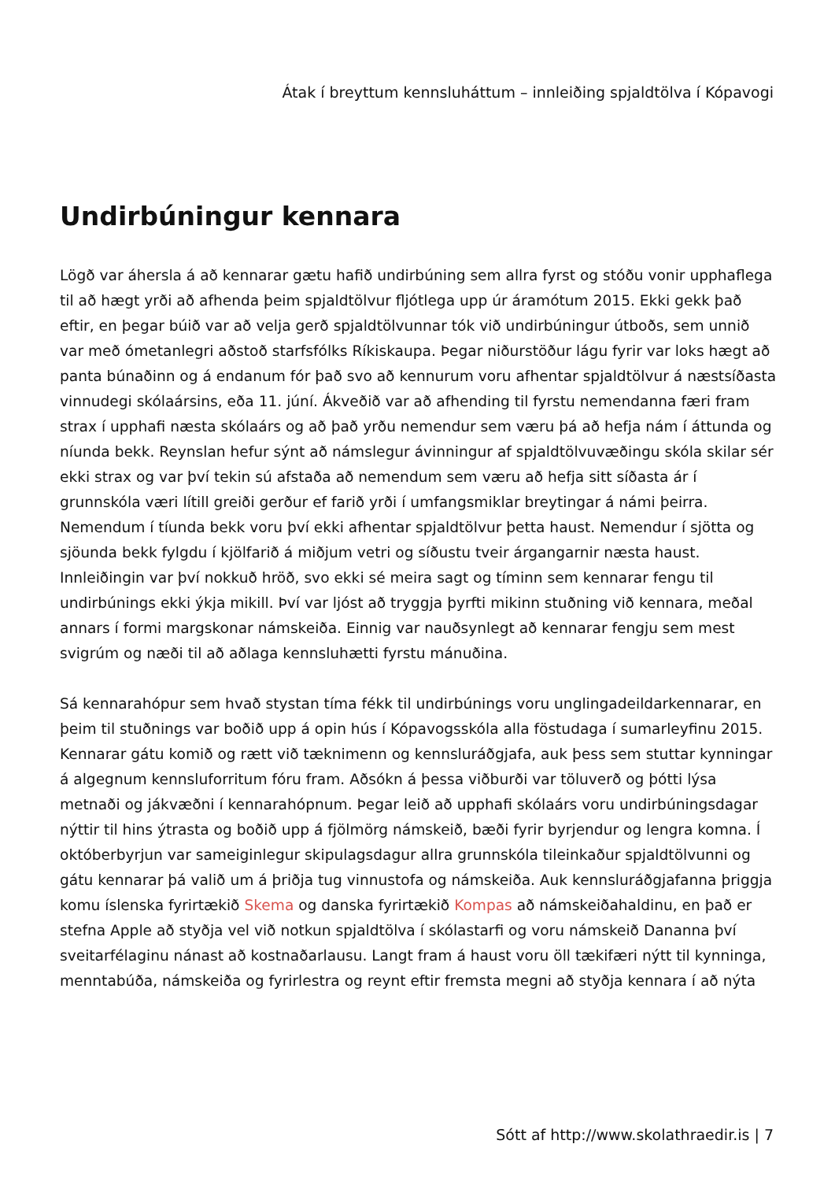Átak í breyttum kennsluháttum – innleiðing spjaldtölva í Kópavogi
Undirbúningur kennara
Lögð var áhersla á að kennarar gætu hafið undirbúning sem allra fyrst og stóðu vonir upphaflega til að hægt yrði að afhenda þeim spjaldtölvur fljótlega upp úr áramótum 2015. Ekki gekk það eftir, en þegar búið var að velja gerð spjaldtölvunnar tók við undirbúningur útboðs, sem unnið var með ómetanlegri aðstoð starfsfólks Ríkiskaupa. Þegar niðurstöður lágu fyrir var loks hægt að panta búnaðinn og á endanum fór það svo að kennurum voru afhentar spjaldtölvur á næstsíðasta vinnudegi skólaársins, eða 11. júní. Ákveðið var að afhending til fyrstu nemendanna færi fram strax í upphafi næsta skólaárs og að það yrðu nemendur sem væru þá að hefja nám í áttunda og níunda bekk. Reynslan hefur sýnt að námslegur ávinningur af spjaldtölvuvæðingu skóla skilar sér ekki strax og var því tekin sú afstaða að nemendum sem væru að hefja sitt síðasta ár í grunnskóla væri lítill greiði gerður ef farið yrði í umfangsmiklar breytingar á námi þeirra. Nemendum í tíunda bekk voru því ekki afhentar spjaldtölvur þetta haust. Nemendur í sjötta og sjöunda bekk fylgdu í kjölfarið á miðjum vetri og síðustu tveir árgangarnir næsta haust. Innleiðingin var því nokkuð hröð, svo ekki sé meira sagt og tíminn sem kennarar fengu til undirbúnings ekki ýkja mikill. Því var ljóst að tryggja þyrfti mikinn stuðning við kennara, meðal annars í formi margskonar námskeiða. Einnig var nauðsynlegt að kennarar fengju sem mest svigrúm og næði til að aðlaga kennsluhætti fyrstu mánuðina.
Sá kennarahópur sem hvað stystan tíma fékk til undirbúnings voru unglingadeildarkennarar, en þeim til stuðnings var boðið upp á opin hús í Kópavogsskóla alla föstudaga í sumarleyfinu 2015. Kennarar gátu komið og rætt við tæknimenn og kennsluráðgjafa, auk þess sem stuttar kynningar á algegnum kennsluforritum fóru fram. Aðsókn á þessa viðburði var töluverð og þótti lýsa metnaði og jákvæðni í kennarahópnum. Þegar leið að upphafi skólaárs voru undirbúningsdagar nýttir til hins ýtrasta og boðið upp á fjölmörg námskeið, bæði fyrir byrjendur og lengra komna. Í októberbyrjun var sameiginlegur skipulagsdagur allra grunnskóla tileinkaður spjaldtölvunni og gátu kennarar þá valið um á þriðja tug vinnustofa og námskeiða. Auk kennsluráðgjafanna þriggja komu íslenska fyrirtækið Skema og danska fyrirtækið Kompas að námskeiðahaldinu, en það er stefna Apple að styðja vel við notkun spjaldtölva í skólastarfi og voru námskeið Dananna því sveitarfélaginu nánast að kostnaðarlausu. Langt fram á haust voru öll tækifæri nýtt til kynninga, menntabúða, námskeiða og fyrirlestra og reynt eftir fremsta megni að styðja kennara í að nýta
Sótt af http://www.skolathraedir.is | 7